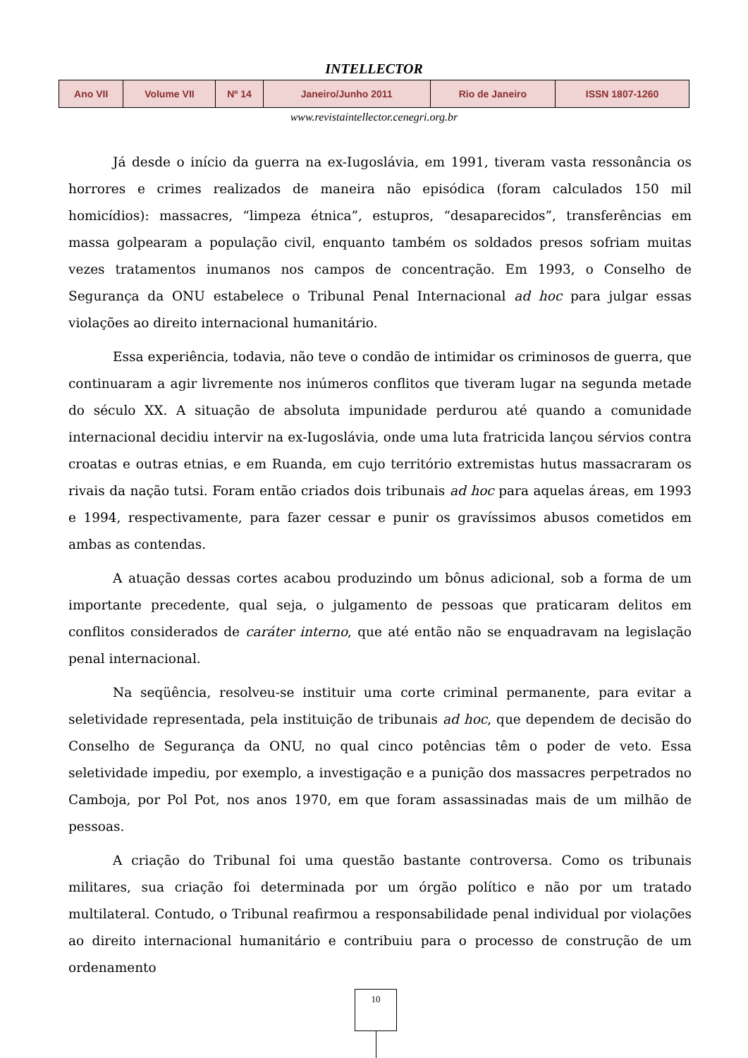INTELLECTOR
| Ano VII | Volume VII | Nº 14 | Janeiro/Junho 2011 | Rio de Janeiro | ISSN 1807-1260 |
www.revistaintellector.cenegri.org.br
Já desde o início da guerra na ex-Iugoslávia, em 1991, tiveram vasta ressonância os horrores e crimes realizados de maneira não episódica (foram calculados 150 mil homicídios): massacres, “limpeza étnica”, estupros, “desaparecidos”, transferências em massa golpearam a população civil, enquanto também os soldados presos sofriam muitas vezes tratamentos inumanos nos campos de concentração. Em 1993, o Conselho de Segurança da ONU estabelece o Tribunal Penal Internacional ad hoc para julgar essas violações ao direito internacional humanitário.
Essa experiência, todavia, não teve o condão de intimidar os criminosos de guerra, que continuaram a agir livremente nos inúmeros conflitos que tiveram lugar na segunda metade do século XX. A situação de absoluta impunidade perdurou até quando a comunidade internacional decidiu intervir na ex-Iugoslávia, onde uma luta fratricida lançou sérvios contra croatas e outras etnias, e em Ruanda, em cujo território extremistas hutus massacraram os rivais da nação tutsi. Foram então criados dois tribunais ad hoc para aquelas áreas, em 1993 e 1994, respectivamente, para fazer cessar e punir os gravíssimos abusos cometidos em ambas as contendas.
A atuação dessas cortes acabou produzindo um bônus adicional, sob a forma de um importante precedente, qual seja, o julgamento de pessoas que praticaram delitos em conflitos considerados de caráter interno, que até então não se enquadravam na legislação penal internacional.
Na seqüência, resolveu-se instituir uma corte criminal permanente, para evitar a seletividade representada, pela instituição de tribunais ad hoc, que dependem de decisão do Conselho de Segurança da ONU, no qual cinco potências têm o poder de veto. Essa seletividade impediu, por exemplo, a investigação e a punição dos massacres perpetrados no Camboja, por Pol Pot, nos anos 1970, em que foram assassinadas mais de um milhão de pessoas.
A criação do Tribunal foi uma questão bastante controversa. Como os tribunais militares, sua criação foi determinada por um órgão político e não por um tratado multilateral. Contudo, o Tribunal reafirmou a responsabilidade penal individual por violações ao direito internacional humanitário e contribuiu para o processo de construção de um ordenamento
10